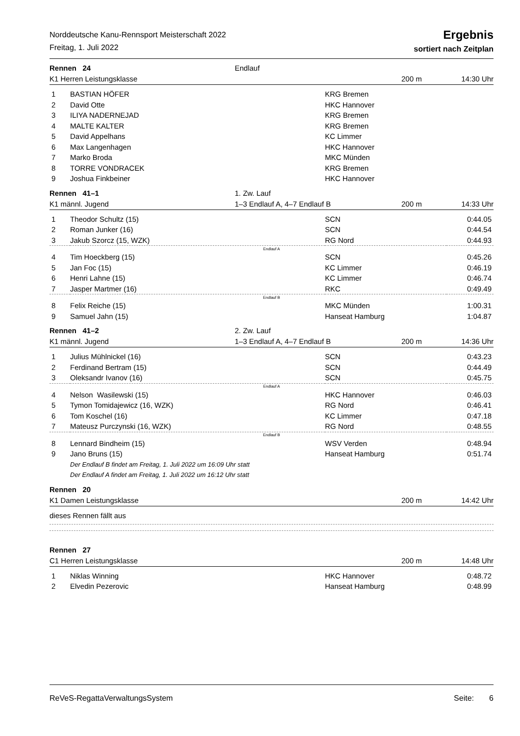Norddeutsche Kanu-Rennsport Meisterschaft 2022
Freitag, 1. Juli 2022
Ergebnis
sortiert nach Zeitplan
Rennen 24 Endlauf
K1 Herren Leistungsklasse 200 m 14:30 Uhr
| 1 | BASTIAN HÖFER | KRG Bremen | |
| 2 | David Otte | HKC Hannover | |
| 3 | ILIYA NADERNEJAD | KRG Bremen | |
| 4 | MALTE KALTER | KRG Bremen | |
| 5 | David Appelhans | KC Limmer | |
| 6 | Max Langenhagen | HKC Hannover | |
| 7 | Marko Broda | MKC Münden | |
| 8 | TORRE VONDRACEK | KRG Bremen | |
| 9 | Joshua Finkbeiner | HKC Hannover | |
Rennen 41–1 1. Zw. Lauf
K1 männl. Jugend 1–3 Endlauf A, 4–7 Endlauf B 200 m 14:33 Uhr
| 1 | Theodor Schultz (15) | SCN | 0:44.05 |
| 2 | Roman Junker (16) | SCN | 0:44.54 |
| 3 | Jakub Szorcz (15, WZK) | RG Nord | 0:44.93 |
| Endlauf A | | | |
| 4 | Tim Hoeckberg (15) | SCN | 0:45.26 |
| 5 | Jan Foc (15) | KC Limmer | 0:46.19 |
| 6 | Henri Lahne (15) | KC Limmer | 0:46.74 |
| 7 | Jasper Martmer (16) | RKC | 0:49.49 |
| Endlauf B | | | |
| 8 | Felix Reiche (15) | MKC Münden | 1:00.31 |
| 9 | Samuel Jahn (15) | Hanseat Hamburg | 1:04.87 |
Rennen 41–2 2. Zw. Lauf
K1 männl. Jugend 1–3 Endlauf A, 4–7 Endlauf B 200 m 14:36 Uhr
| 1 | Julius Mühlnickel (16) | SCN | 0:43.23 |
| 2 | Ferdinand Bertram (15) | SCN | 0:44.49 |
| 3 | Oleksandr Ivanov (16) | SCN | 0:45.75 |
| Endlauf A | | | |
| 4 | Nelson Wasilewski (15) | HKC Hannover | 0:46.03 |
| 5 | Tymon Tomidajewicz (16, WZK) | RG Nord | 0:46.41 |
| 6 | Tom Koschel (16) | KC Limmer | 0:47.18 |
| 7 | Mateusz Purczynski (16, WZK) | RG Nord | 0:48.55 |
| Endlauf B | | | |
| 8 | Lennard Bindheim (15) | WSV Verden | 0:48.94 |
| 9 | Jano Bruns (15) | Hanseat Hamburg | 0:51.74 |
| | Der Endlauf B findet am Freitag, 1. Juli 2022 um 16:09 Uhr statt | | |
| | Der Endlauf A findet am Freitag, 1. Juli 2022 um 16:12 Uhr statt | | |
Rennen 20
K1 Damen Leistungsklasse 200 m 14:42 Uhr
dieses Rennen fällt aus
Rennen 27
C1 Herren Leistungsklasse 200 m 14:48 Uhr
| 1 | Niklas Winning | HKC Hannover | 0:48.72 |
| 2 | Elvedin Pezerovic | Hanseat Hamburg | 0:48.99 |
ReVeS-RegattaVerwaltungsSystem Seite: 6